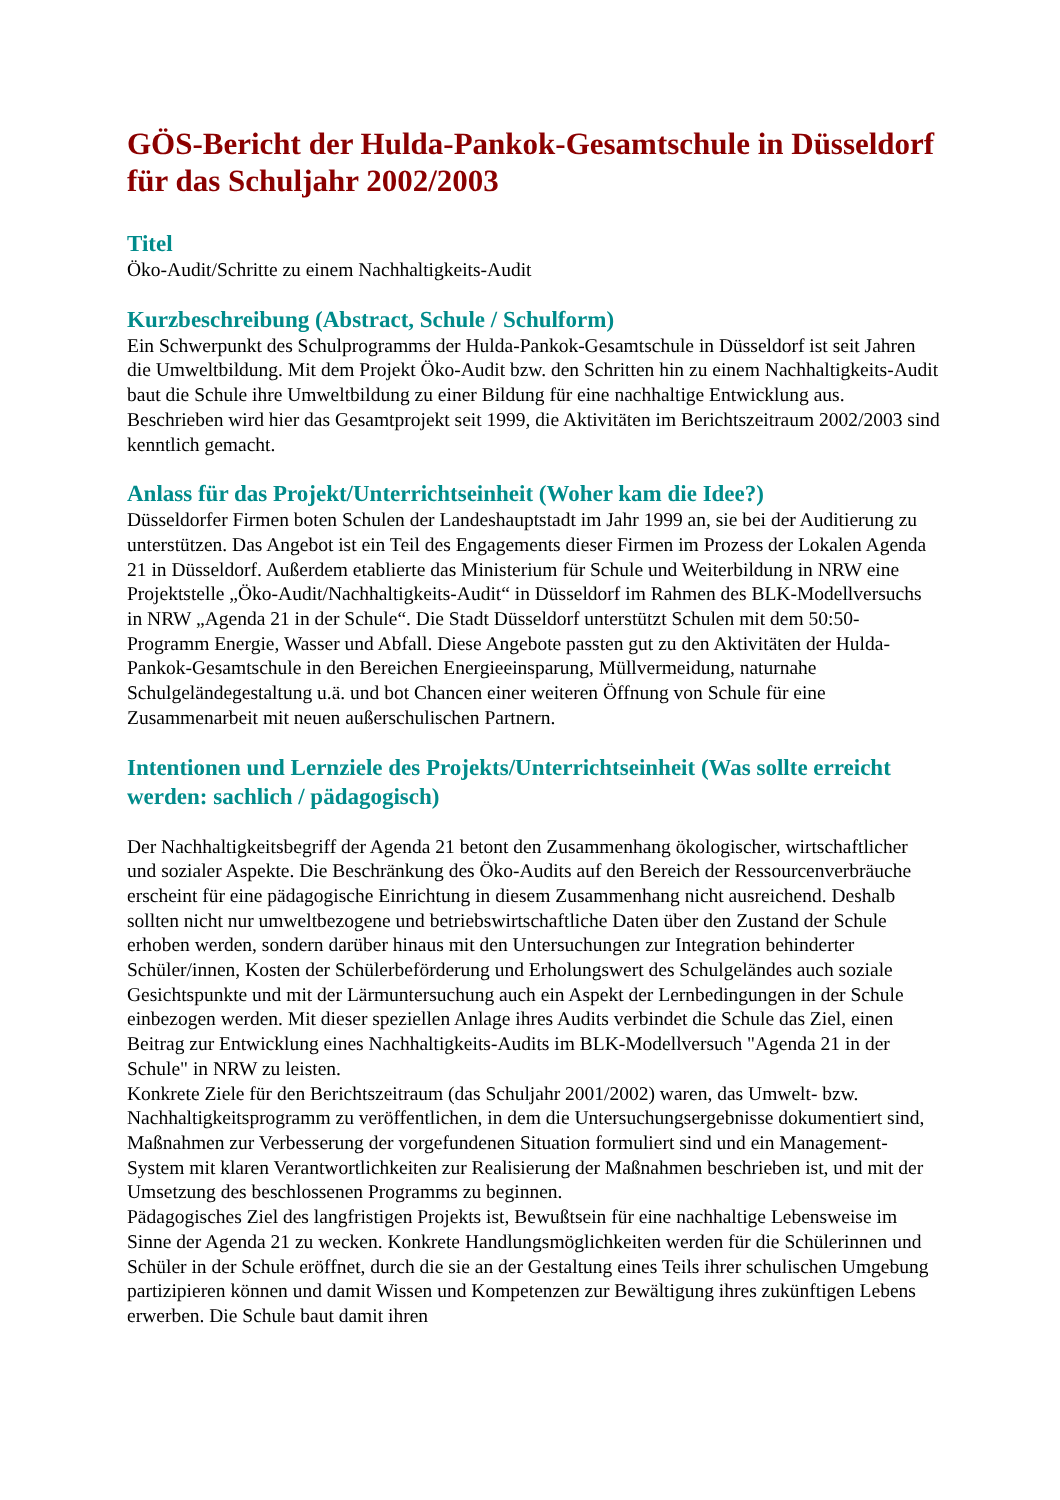GÖS-Bericht der Hulda-Pankok-Gesamtschule in Düsseldorf für das Schuljahr 2002/2003
Titel
Öko-Audit/Schritte zu einem Nachhaltigkeits-Audit
Kurzbeschreibung (Abstract, Schule / Schulform)
Ein Schwerpunkt des Schulprogramms der Hulda-Pankok-Gesamtschule in Düsseldorf ist seit Jahren die Umweltbildung. Mit dem Projekt Öko-Audit bzw. den Schritten hin zu einem Nachhaltigkeits-Audit baut die Schule ihre Umweltbildung zu einer Bildung für eine nachhaltige Entwicklung aus. Beschrieben wird hier das Gesamtprojekt seit 1999, die Aktivitäten im Berichtszeitraum 2002/2003 sind kenntlich gemacht.
Anlass für das Projekt/Unterrichtseinheit (Woher kam die Idee?)
Düsseldorfer Firmen boten Schulen der Landeshauptstadt im Jahr 1999 an, sie bei der Auditierung zu unterstützen. Das Angebot ist ein Teil des Engagements dieser Firmen im Prozess der Lokalen Agenda 21 in Düsseldorf. Außerdem etablierte das Ministerium für Schule und Weiterbildung in NRW eine Projektstelle „Öko-Audit/Nachhaltigkeits-Audit“ in Düsseldorf im Rahmen des BLK-Modellversuchs in NRW „Agenda 21 in der Schule“. Die Stadt Düsseldorf unterstützt Schulen mit dem 50:50-Programm Energie, Wasser und Abfall. Diese Angebote passten gut zu den Aktivitäten der Hulda-Pankok-Gesamtschule in den Bereichen Energieeinsparung, Müllvermeidung, naturnahe Schulgeländegestaltung u.ä. und bot Chancen einer weiteren Öffnung von Schule für eine Zusammenarbeit mit neuen außerschulischen Partnern.
Intentionen und Lernziele des Projekts/Unterrichtseinheit (Was sollte erreicht werden: sachlich / pädagogisch)
Der Nachhaltigkeitsbegriff der Agenda 21 betont den Zusammenhang ökologischer, wirtschaftlicher und sozialer Aspekte. Die Beschränkung des Öko-Audits auf den Bereich der Ressourcenverbräuche erscheint für eine pädagogische Einrichtung in diesem Zusammenhang nicht ausreichend. Deshalb sollten nicht nur umweltbezogene und betriebswirtschaftliche Daten über den Zustand der Schule erhoben werden, sondern darüber hinaus mit den Untersuchungen zur Integration behinderter Schüler/innen, Kosten der Schülerbeförderung und Erholungswert des Schulgeländes auch soziale Gesichtspunkte und mit der Lärmuntersuchung auch ein Aspekt der Lernbedingungen in der Schule einbezogen werden. Mit dieser speziellen Anlage ihres Audits verbindet die Schule das Ziel, einen Beitrag zur Entwicklung eines Nachhaltigkeits-Audits im BLK-Modellversuch "Agenda 21 in der Schule" in NRW zu leisten.
Konkrete Ziele für den Berichtszeitraum (das Schuljahr 2001/2002) waren, das Umwelt- bzw. Nachhaltigkeitsprogramm zu veröffentlichen, in dem die Untersuchungsergebnisse dokumentiert sind, Maßnahmen zur Verbesserung der vorgefundenen Situation formuliert sind und ein Management-System mit klaren Verantwortlichkeiten zur Realisierung der Maßnahmen beschrieben ist, und mit der Umsetzung des beschlossenen Programms zu beginnen.
Pädagogisches Ziel des langfristigen Projekts ist, Bewußtsein für eine nachhaltige Lebensweise im Sinne der Agenda 21 zu wecken. Konkrete Handlungsmöglichkeiten werden für die Schülerinnen und Schüler in der Schule eröffnet, durch die sie an der Gestaltung eines Teils ihrer schulischen Umgebung partizipieren können und damit Wissen und Kompetenzen zur Bewältigung ihres zukünftigen Lebens erwerben. Die Schule baut damit ihren